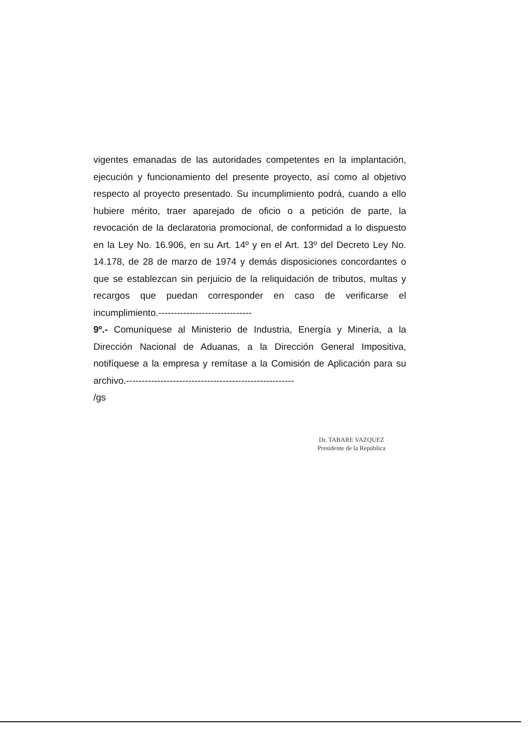vigentes emanadas de las autoridades competentes en la implantación, ejecución y funcionamiento del presente proyecto, así como al objetivo respecto al proyecto presentado. Su incumplimiento podrá, cuando a ello hubiere mérito, traer aparejado de oficio o a petición de parte, la revocación de la declaratoria promocional, de conformidad a lo dispuesto en la Ley No. 16.906, en su Art. 14º y en el Art. 13º del Decreto Ley No. 14.178, de 28 de marzo de 1974 y demás disposiciones concordantes o que se establezcan sin perjuicio de la reliquidación de tributos, multas y recargos que puedan corresponder en caso de verificarse el incumplimiento.------------------------------
9º.- Comuníquese al Ministerio de Industria, Energía y Minería, a la Dirección Nacional de Aduanas, a la Dirección General Impositiva, notifíquese a la empresa y remítase a la Comisión de Aplicación para su archivo.------------------------------------------------------
/gs
Dr. TABARE VAZQUEZ
Presidente de la República